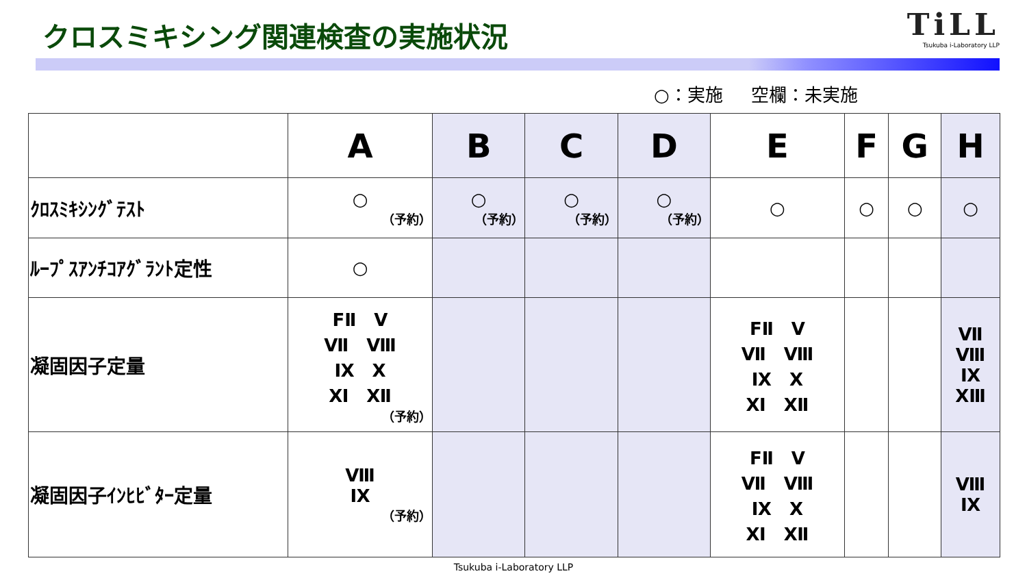クロスミキシング関連検査の実施状況
TiLL
Tsukuba i-Laboratory LLP
○：実施 空欄：未実施
| | A | B | C | D | E | F | G | H |
| --- | --- | --- | --- | --- | --- | --- | --- | --- |
| ｸﾛｽﾐｷｼﾝｸﾞﾃｽﾄ | ○ （予約） | ○ （予約） | ○ （予約） | ○ （予約） | ○ | ○ | ○ | ○ |
| ﾙｰﾌﾟｽｱﾝﾁｺｱｸﾞﾗﾝﾄ定性 | ○ | | | | | | | |
| 凝固因子定量 | FⅡ Ⅴ Ⅶ Ⅷ Ⅸ Ⅹ Ⅺ Ⅻ （予約） | | | | FⅡ Ⅴ Ⅶ Ⅷ Ⅸ Ⅹ Ⅺ Ⅻ | | | Ⅶ Ⅷ Ⅸ XⅢ |
| 凝固因子ｲﾝﾋﾋﾞﾀｰ定量 | Ⅷ Ⅸ （予約） | | | | FⅡ Ⅴ Ⅶ Ⅷ Ⅸ Ⅹ Ⅺ Ⅻ | | | Ⅷ Ⅸ |
Tsukuba i-Laboratory LLP